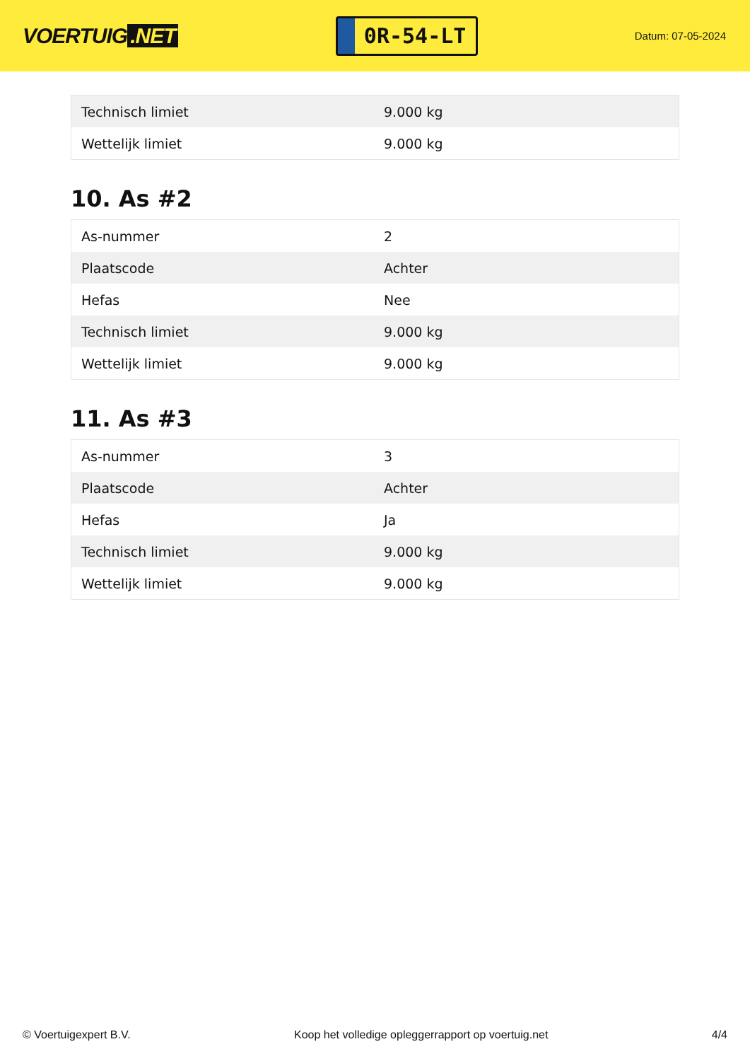VOERTUIG.NET
0R-54-LT
Datum: 07-05-2024
| Technisch limiet | 9.000 kg |
| Wettelijk limiet | 9.000 kg |
10. As #2
| As-nummer | 2 |
| Plaatscode | Achter |
| Hefas | Nee |
| Technisch limiet | 9.000 kg |
| Wettelijk limiet | 9.000 kg |
11. As #3
| As-nummer | 3 |
| Plaatscode | Achter |
| Hefas | Ja |
| Technisch limiet | 9.000 kg |
| Wettelijk limiet | 9.000 kg |
© Voertuigexpert B.V. Koop het volledige opleggerrapport op voertuig.net 4/4